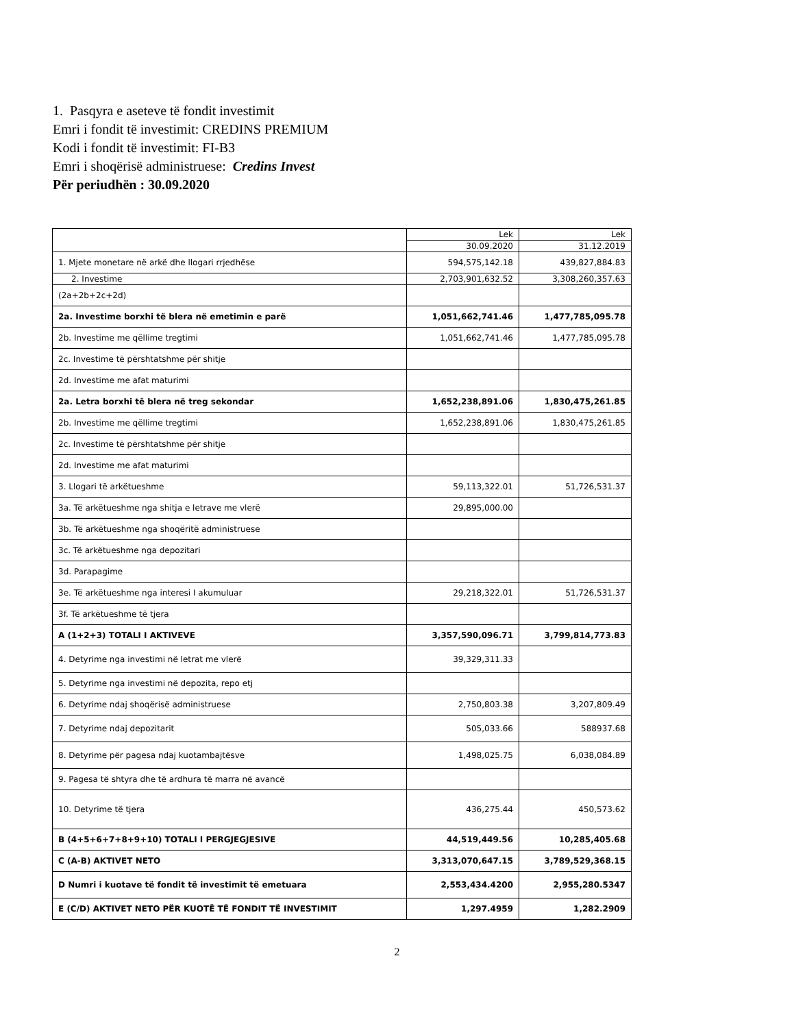1. Pasqyra e aseteve të fondit investimit
Emri i fondit të investimit: CREDINS PREMIUM
Kodi i fondit të investimit: FI-B3
Emri i shoqërisë administruese: Credins Invest
Për periudhën : 30.09.2020
| | Lek | Lek |
| | 30.09.2020 | 31.12.2019 |
| 1. Mjete monetare në arkë dhe llogari rrjedhëse | 594,575,142.18 | 439,827,884.83 |
| 2. Investime | 2,703,901,632.52 | 3,308,260,357.63 |
| (2a+2b+2c+2d) | | |
| 2a. Investime borxhi të blera në emetimin e parë | 1,051,662,741.46 | 1,477,785,095.78 |
| 2b. Investime me qëllime tregtimi | 1,051,662,741.46 | 1,477,785,095.78 |
| 2c. Investime të përshtatshme për shitje | | |
| 2d. Investime me afat maturimi | | |
| 2a. Letra borxhi të blera në treg sekondar | 1,652,238,891.06 | 1,830,475,261.85 |
| 2b. Investime me qëllime tregtimi | 1,652,238,891.06 | 1,830,475,261.85 |
| 2c. Investime të përshtatshme për shitje | | |
| 2d. Investime me afat maturimi | | |
| 3. Llogari të arkëtueshme | 59,113,322.01 | 51,726,531.37 |
| 3a. Të arkëtueshme nga shitja e letrave me vlerë | 29,895,000.00 | |
| 3b. Të arkëtueshme nga shoqëritë administruese | | |
| 3c. Të arkëtueshme nga depozitari | | |
| 3d. Parapagime | | |
| 3e. Të arkëtueshme nga interesi I akumuluar | 29,218,322.01 | 51,726,531.37 |
| 3f. Të arkëtueshme të tjera | | |
| A (1+2+3) TOTALI I AKTIVEVE | 3,357,590,096.71 | 3,799,814,773.83 |
| 4. Detyrime nga investimi në letrat me vlerë | 39,329,311.33 | |
| 5. Detyrime nga investimi në depozita, repo etj | | |
| 6. Detyrime ndaj shoqërisë administruese | 2,750,803.38 | 3,207,809.49 |
| 7. Detyrime ndaj depozitarit | 505,033.66 | 588937.68 |
| 8. Detyrime për pagesa ndaj kuotambajtësve | 1,498,025.75 | 6,038,084.89 |
| 9. Pagesa të shtyra dhe të ardhura të marra në avancë | | |
| 10. Detyrime të tjera | 436,275.44 | 450,573.62 |
| B (4+5+6+7+8+9+10) TOTALI I PERGJEGJESIVE | 44,519,449.56 | 10,285,405.68 |
| C (A-B) AKTIVET NETO | 3,313,070,647.15 | 3,789,529,368.15 |
| D Numri i kuotave të fondit të investimit të emetuara | 2,553,434.4200 | 2,955,280.5347 |
| E (C/D) AKTIVET NETO PËR KUOTË TË FONDIT TË INVESTIMIT | 1,297.4959 | 1,282.2909 |
2